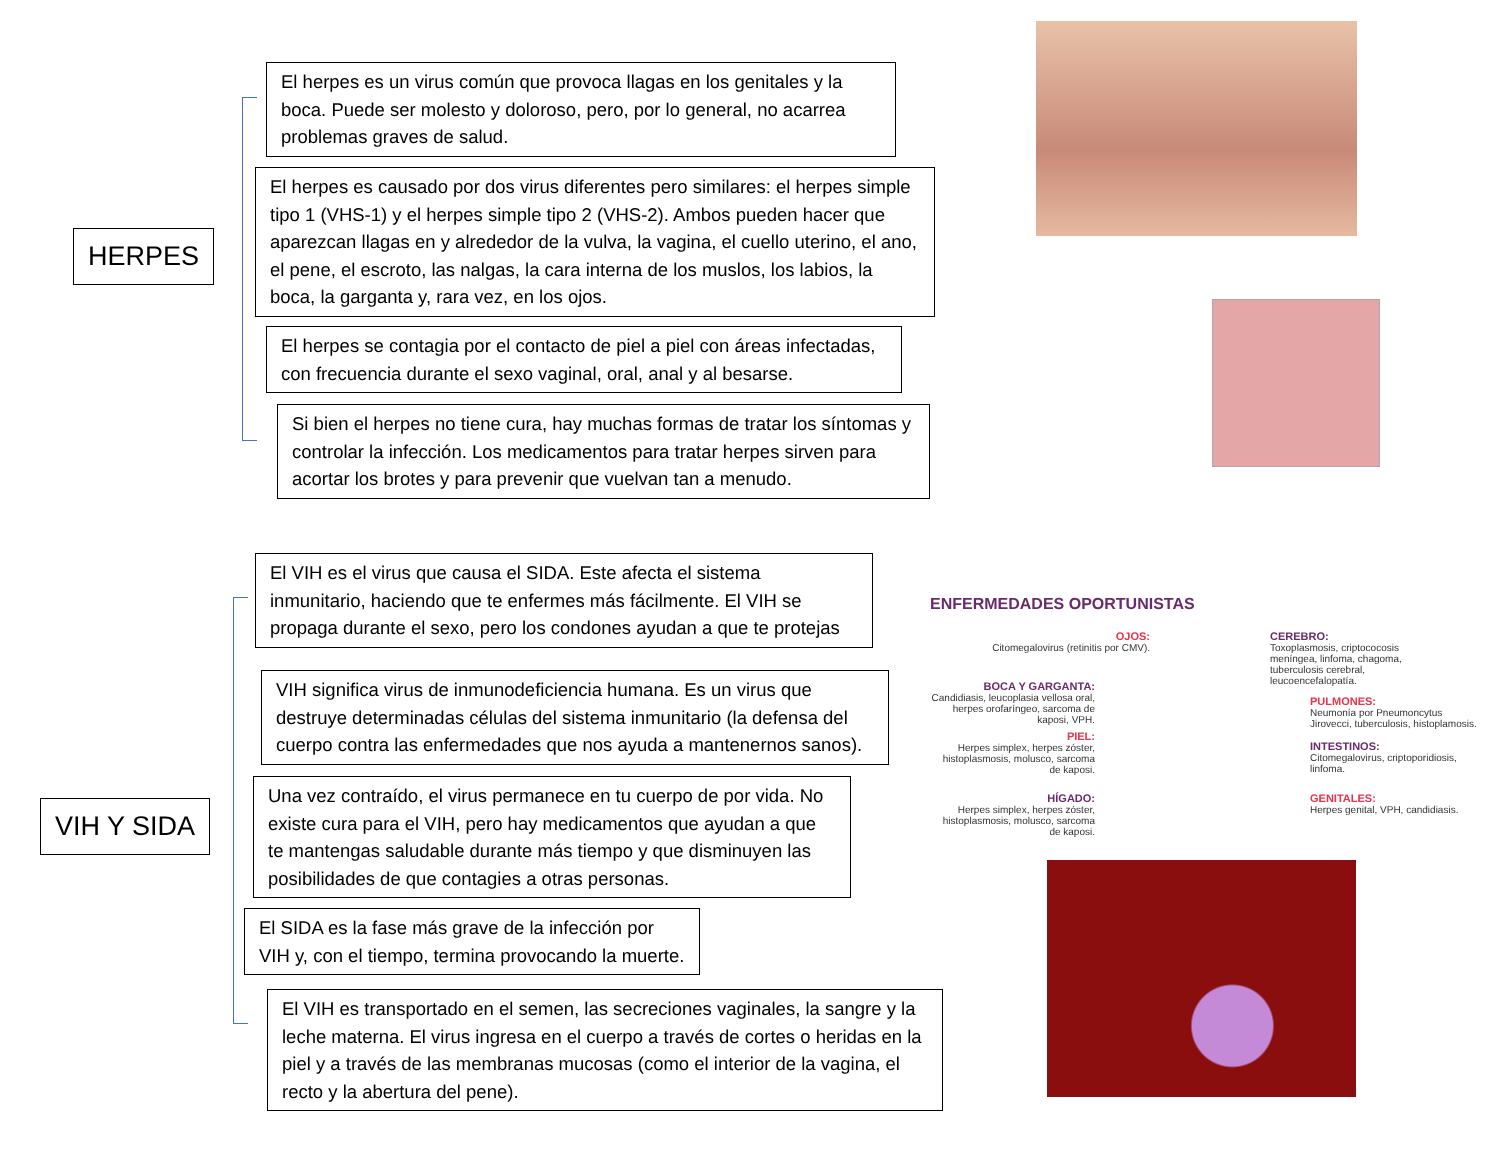HERPES
El herpes es un virus común que provoca llagas en los genitales y la boca. Puede ser molesto y doloroso, pero, por lo general, no acarrea problemas graves de salud.
El herpes es causado por dos virus diferentes pero similares: el herpes simple tipo 1 (VHS-1) y el herpes simple tipo 2 (VHS-2). Ambos pueden hacer que aparezcan llagas en y alrededor de la vulva, la vagina, el cuello uterino, el ano, el pene, el escroto, las nalgas, la cara interna de los muslos, los labios, la boca, la garganta y, rara vez, en los ojos.
El herpes se contagia por el contacto de piel a piel con áreas infectadas, con frecuencia durante el sexo vaginal, oral, anal y al besarse.
Si bien el herpes no tiene cura, hay muchas formas de tratar los síntomas y controlar la infección. Los medicamentos para tratar herpes sirven para acortar los brotes y para prevenir que vuelvan tan a menudo.
VIH Y SIDA
El VIH es el virus que causa el SIDA. Este afecta el sistema inmunitario, haciendo que te enfermes más fácilmente. El VIH se propaga durante el sexo, pero los condones ayudan a que te protejas
VIH significa virus de inmunodeficiencia humana. Es un virus que destruye determinadas células del sistema inmunitario (la defensa del cuerpo contra las enfermedades que nos ayuda a mantenernos sanos).
Una vez contraído, el virus permanece en tu cuerpo de por vida. No existe cura para el VIH, pero hay medicamentos que ayudan a que te mantengas saludable durante más tiempo y que disminuyen las posibilidades de que contagies a otras personas.
El SIDA es la fase más grave de la infección por VIH y, con el tiempo, termina provocando la muerte.
El VIH es transportado en el semen, las secreciones vaginales, la sangre y la leche materna. El virus ingresa en el cuerpo a través de cortes o heridas en la piel y a través de las membranas mucosas (como el interior de la vagina, el recto y la abertura del pene).
ENFERMEDADES OPORTUNISTAS
OJOS:
Citomegalovirus (retinitis por CMV).
CEREBRO:
Toxoplasmosis, criptococosis meníngea, linfoma, chagoma, tuberculosis cerebral, leucoencefalopatía.
BOCA Y GARGANTA:
Candidiasis, leucoplasia vellosa oral, herpes orofaríngeo, sarcoma de kaposi, VPH.
PULMONES:
Neumonía por Pneumoncytus Jirovecci, tuberculosis, histoplamosis.
PIEL:
Herpes simplex, herpes zóster, histoplasmosis, molusco, sarcoma de kaposi.
INTESTINOS:
Citomegalovirus, criptoporidiosis, linfoma.
HÍGADO:
Herpes simplex, herpes zóster, histoplasmosis, molusco, sarcoma de kaposi.
GENITALES:
Herpes genital, VPH, candidiasis.